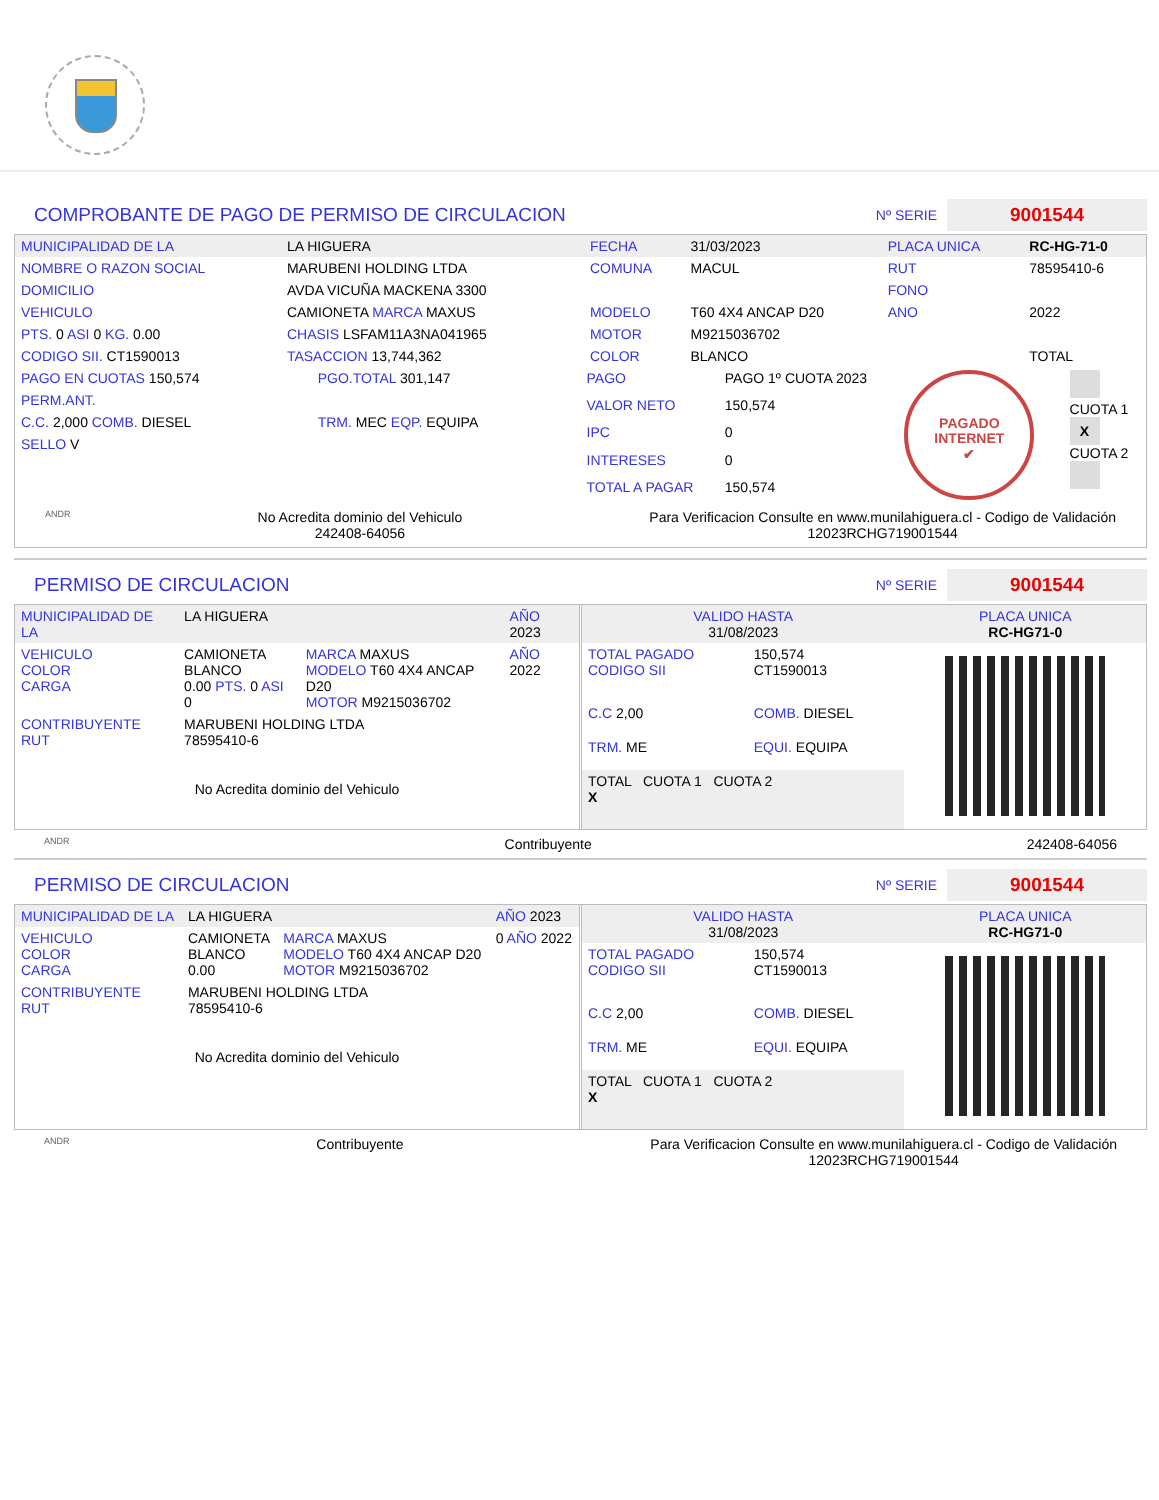COMPROBANTE DE PAGO DE PERMISO DE CIRCULACION
Nº SERIE
9001544
| MUNICIPALIDAD DE LA | LA HIGUERA | | FECHA | 31/03/2023 | PLACA UNICA | RC-HG-71-0 |
| NOMBRE O RAZON SOCIAL | MARUBENI HOLDING LTDA | | COMUNA | MACUL | RUT | 78595410-6 |
| DOMICILIO | AVDA VICUÑA MACKENA 3300 | | | | FONO | |
| VEHICULO | CAMIONETA MARCA MAXUS | | MODELO | T60 4X4 ANCAP D20 | ANO | 2022 |
| PTS. 0 ASI 0 KG. 0.00 | CHASIS LSFAM11A3NA041965 | | MOTOR | M9215036702 | | |
| CODIGO SII. CT1590013 | TASACCION 13,744,362 | | COLOR | BLANCO | | TOTAL |
| PAGO EN CUOTAS 150,574 | PGO.TOTAL 301,147 |
| PERM.ANT. | |
| C.C. 2,000 COMB. DIESEL | TRM. MEC EQP. EQUIPA |
| SELLO V | |
| PAGO | PAGO 1º CUOTA 2023 | PAGADO INTERNET ✔ | CUOTA 1 X CUOTA 2 |
| VALOR NETO | 150,574 | | |
| IPC | 0 | | |
| INTERESES | 0 | | |
| TOTAL A PAGAR | 150,574 | | |
ANDR
No Acredita dominio del Vehiculo
242408-64056
Para Verificacion Consulte en www.munilahiguera.cl - Codigo de Validación
12023RCHG719001544
PERMISO DE CIRCULACION
Nº SERIE
9001544
| MUNICIPALIDAD DE LA | LA HIGUERA | | AÑO 2023 |
| VEHICULO COLOR CARGA | CAMIONETA BLANCO 0.00 PTS. 0 ASI 0 | MARCA MAXUS MODELO T60 4X4 ANCAP D20 MOTOR M9215036702 | AÑO 2022 |
| CONTRIBUYENTE RUT | MARUBENI HOLDING LTDA 78595410-6 | | |
| No Acredita dominio del Vehiculo | | | |
| VALIDO HASTA 31/08/2023 | | PLACA UNICA RC-HG71-0 |
| TOTAL PAGADO CODIGO SII | 150,574 CT1590013 | |
| C.C 2,00 | COMB. DIESEL | |
| TRM. ME | EQUI. EQUIPA | |
| TOTAL CUOTA 1 CUOTA 2 X | | |
ANDR
Contribuyente 242408-64056
PERMISO DE CIRCULACION
Nº SERIE
9001544
| MUNICIPALIDAD DE LA | LA HIGUERA | | AÑO 2023 |
| VEHICULO COLOR CARGA | CAMIONETA BLANCO 0.00 | MARCA MAXUS MODELO T60 4X4 ANCAP D20 MOTOR M9215036702 | 0 AÑO 2022 |
| CONTRIBUYENTE RUT | MARUBENI HOLDING LTDA 78595410-6 | | |
| No Acredita dominio del Vehiculo | | | |
| VALIDO HASTA 31/08/2023 | | PLACA UNICA RC-HG71-0 |
| TOTAL PAGADO CODIGO SII | 150,574 CT1590013 | |
| C.C 2,00 | COMB. DIESEL | |
| TRM. ME | EQUI. EQUIPA | |
| TOTAL CUOTA 1 CUOTA 2 X | | |
ANDR
Contribuyente Para Verificacion Consulte en www.munilahiguera.cl - Codigo de Validación
12023RCHG719001544